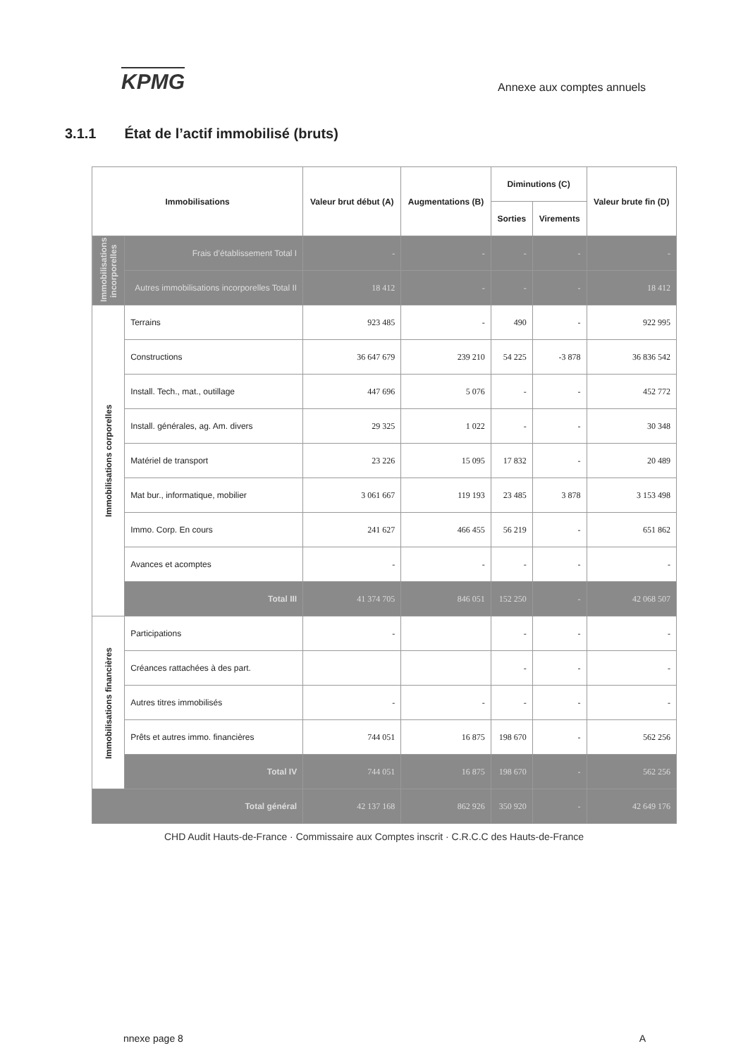KPMG
Annexe aux comptes annuels
3.1.1 État de l’actif immobilisé (bruts)
| Immobilisations | | Valeur brut début (A) | Augmentations (B) | Diminutions (C) | | Valeur brute fin (D) |
| --- | --- | --- | --- | --- | --- | --- |
| | | | | Sorties | Virements | |
| Immobilisations incorporelles | Frais d’établissement Total I | - | - | - | - | - |
| | Autres immobilisations incorporelles Total II | 18 412 | - | - | - | 18 412 |
| Immobilisations corporelles | Terrains | 923 485 | - | 490 | - | 922 995 |
| | Constructions | 36 647 679 | 239 210 | 54 225 | -3 878 | 36 836 542 |
| | Install. Tech., mat., outillage | 447 696 | 5 076 | - | - | 452 772 |
| | Install. générales, ag. Am. divers | 29 325 | 1 022 | - | - | 30 348 |
| | Matériel de transport | 23 226 | 15 095 | 17 832 | - | 20 489 |
| | Mat bur., informatique, mobilier | 3 061 667 | 119 193 | 23 485 | 3 878 | 3 153 498 |
| | Immo. Corp. En cours | 241 627 | 466 455 | 56 219 | - | 651 862 |
| | Avances et acomptes | - | - | - | - | - |
| | Total III | 41 374 705 | 846 051 | 152 250 | - | 42 068 507 |
| Immobilisations financières | Participations | - | | - | - | - |
| | Créances rattachées à des part. | | | - | - | - |
| | Autres titres immobilisés | - | - | - | - | - |
| | Prêts et autres immo. financières | 744 051 | 16 875 | 198 670 | - | 562 256 |
| | Total IV | 744 051 | 16 875 | 198 670 | - | 562 256 |
| Total général | | 42 137 168 | 862 926 | 350 920 | - | 42 649 176 |
CHD Audit Hauts-de-France · Commissaire aux Comptes inscrit · C.R.C.C des Hauts-de-France
nnexe page 8 A